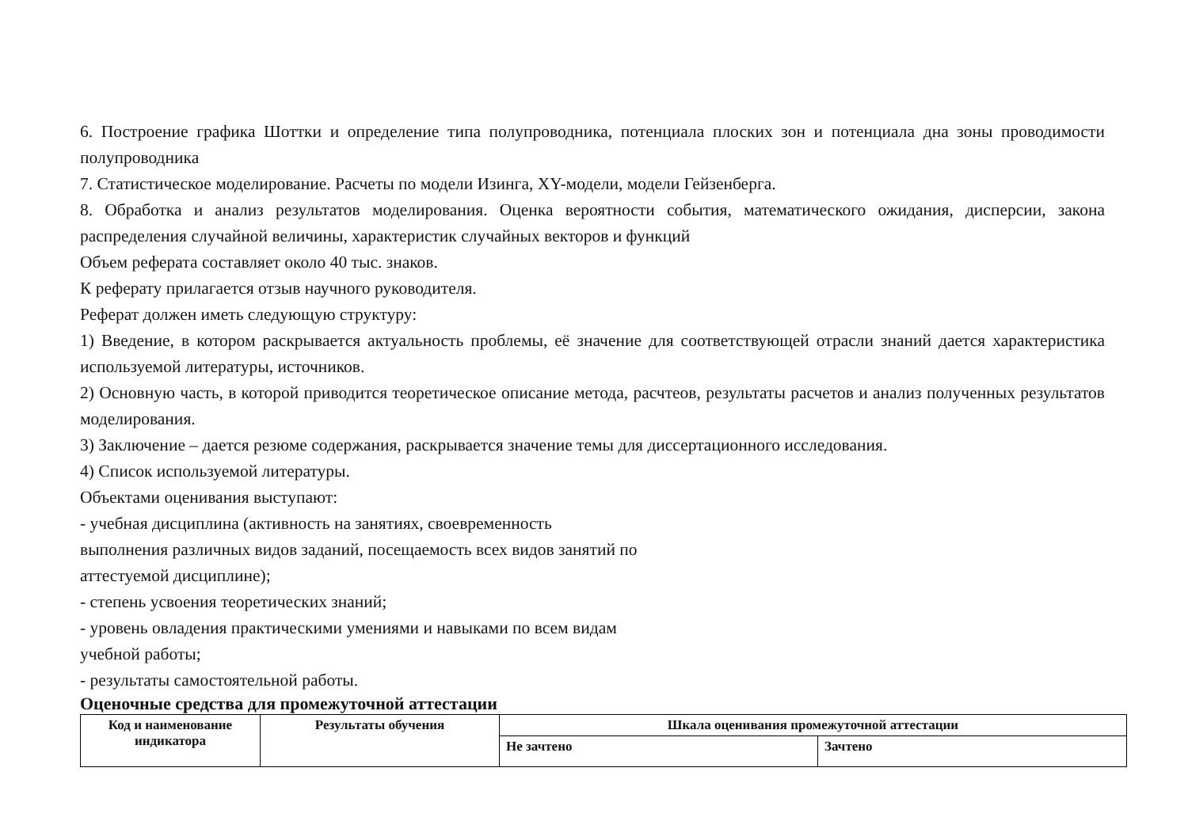6. Построение графика Шоттки и определение типа полупроводника, потенциала плоских зон и потенциала дна зоны проводимости полупроводника
7. Статистическое моделирование. Расчеты по модели Изинга, XY-модели, модели Гейзенберга.
8. Обработка и анализ результатов моделирования. Оценка вероятности события, математического ожидания, дисперсии, закона распределения случайной величины, характеристик случайных векторов и функций
Объем реферата составляет около 40 тыс. знаков.
К реферату прилагается отзыв научного руководителя.
Реферат должен иметь следующую структуру:
1) Введение, в котором раскрывается актуальность проблемы, её значение для соответствующей отрасли знаний дается характеристика используемой литературы, источников.
2) Основную часть, в которой приводится теоретическое описание метода, расчтеов, результаты расчетов и анализ полученных результатов моделирования.
3) Заключение – дается резюме содержания, раскрывается значение темы для диссертационного исследования.
4) Список используемой литературы.
Объектами оценивания выступают:
- учебная дисциплина (активность на занятиях, своевременность
выполнения различных видов заданий, посещаемость всех видов занятий по
аттестуемой дисциплине);
- степень усвоения теоретических знаний;
- уровень овладения практическими умениями и навыками по всем видам
учебной работы;
- результаты самостоятельной работы.
Оценочные средства для промежуточной аттестации
| Код и наименование индикатора | Результаты обучения | Шкала оценивания промежуточной аттестации | |
| --- | --- | --- | --- |
| | | Не зачтено | Зачтено |